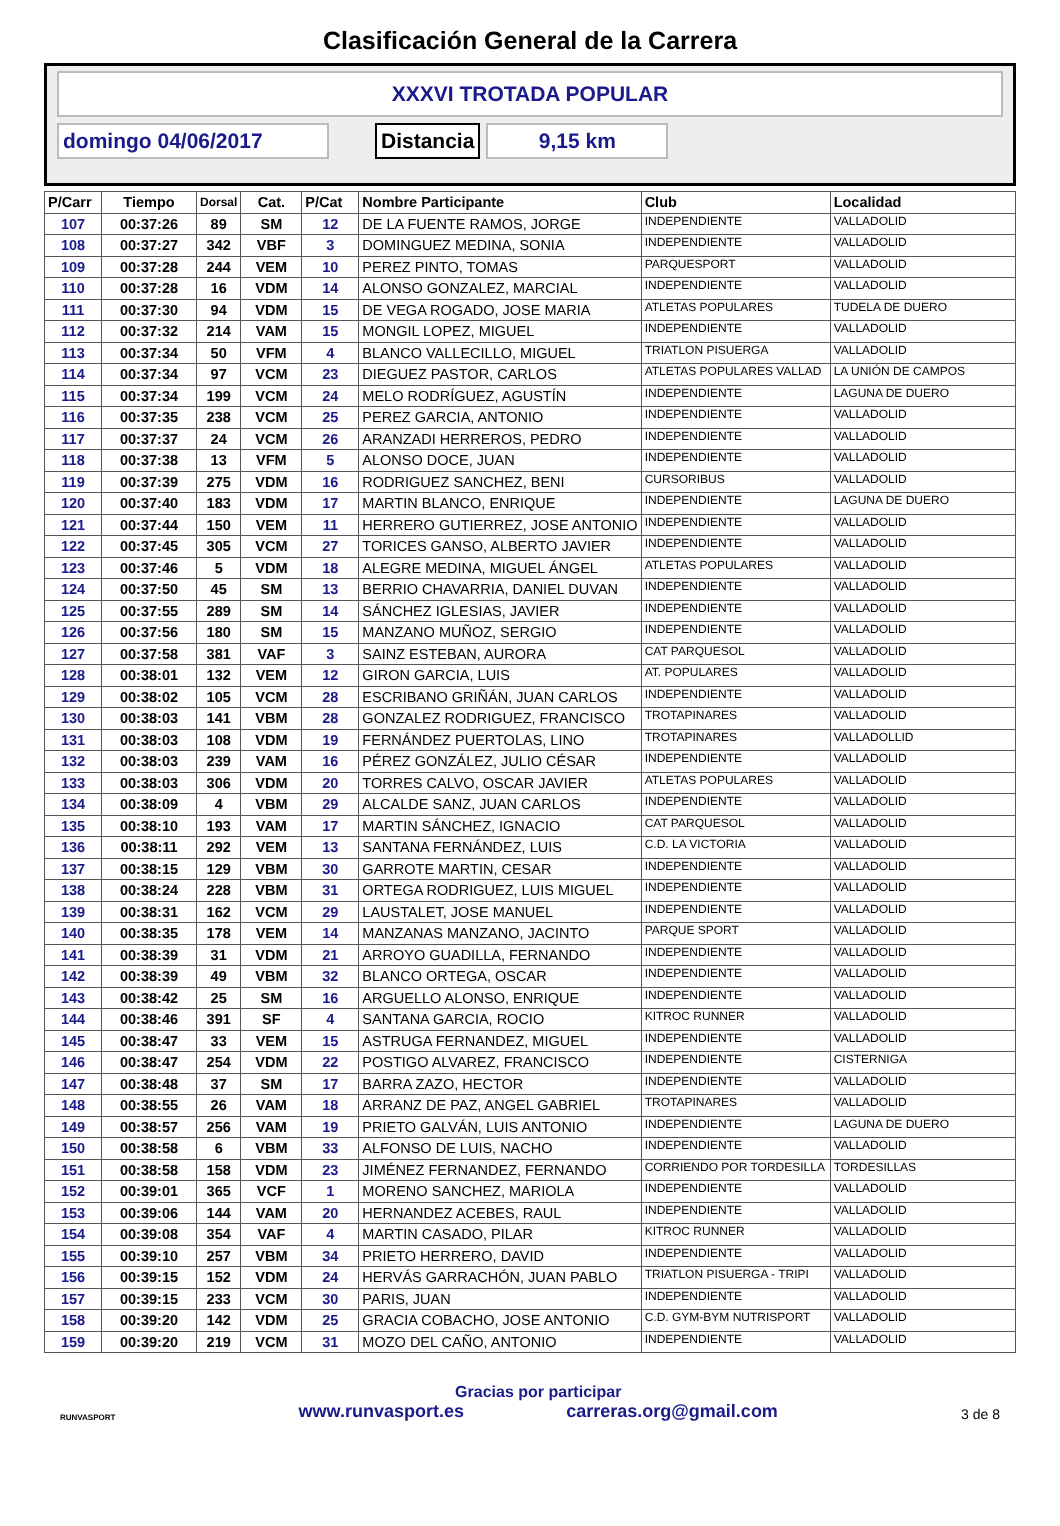Clasificación General de la Carrera
XXXVI TROTADA POPULAR
domingo 04/06/2017 Distancia 9,15 km
| P/Carr | Tiempo | Dorsal | Cat. | P/Cat | Nombre Participante | Club | Localidad |
| --- | --- | --- | --- | --- | --- | --- | --- |
| 107 | 00:37:26 | 89 | SM | 12 | DE LA FUENTE RAMOS, JORGE | INDEPENDIENTE | VALLADOLID |
| 108 | 00:37:27 | 342 | VBF | 3 | DOMINGUEZ MEDINA, SONIA | INDEPENDIENTE | VALLADOLID |
| 109 | 00:37:28 | 244 | VEM | 10 | PEREZ PINTO, TOMAS | PARQUESPORT | VALLADOLID |
| 110 | 00:37:28 | 16 | VDM | 14 | ALONSO GONZALEZ, MARCIAL | INDEPENDIENTE | VALLADOLID |
| 111 | 00:37:30 | 94 | VDM | 15 | DE VEGA ROGADO, JOSE MARIA | ATLETAS POPULARES | TUDELA DE DUERO |
| 112 | 00:37:32 | 214 | VAM | 15 | MONGIL LOPEZ, MIGUEL | INDEPENDIENTE | VALLADOLID |
| 113 | 00:37:34 | 50 | VFM | 4 | BLANCO VALLECILLO, MIGUEL | TRIATLON PISUERGA | VALLADOLID |
| 114 | 00:37:34 | 97 | VCM | 23 | DIEGUEZ PASTOR, CARLOS | ATLETAS POPULARES VALLAD | LA UNIÓN DE CAMPOS |
| 115 | 00:37:34 | 199 | VCM | 24 | MELO RODRÍGUEZ, AGUSTÍN | INDEPENDIENTE | LAGUNA DE DUERO |
| 116 | 00:37:35 | 238 | VCM | 25 | PEREZ GARCIA, ANTONIO | INDEPENDIENTE | VALLADOLID |
| 117 | 00:37:37 | 24 | VCM | 26 | ARANZADI HERREROS, PEDRO | INDEPENDIENTE | VALLADOLID |
| 118 | 00:37:38 | 13 | VFM | 5 | ALONSO DOCE, JUAN | INDEPENDIENTE | VALLADOLID |
| 119 | 00:37:39 | 275 | VDM | 16 | RODRIGUEZ SANCHEZ, BENI | CURSORIBUS | VALLADOLID |
| 120 | 00:37:40 | 183 | VDM | 17 | MARTIN BLANCO, ENRIQUE | INDEPENDIENTE | LAGUNA DE DUERO |
| 121 | 00:37:44 | 150 | VEM | 11 | HERRERO GUTIERREZ, JOSE ANTONIO | INDEPENDIENTE | VALLADOLID |
| 122 | 00:37:45 | 305 | VCM | 27 | TORICES GANSO, ALBERTO JAVIER | INDEPENDIENTE | VALLADOLID |
| 123 | 00:37:46 | 5 | VDM | 18 | ALEGRE MEDINA, MIGUEL ÁNGEL | ATLETAS POPULARES | VALLADOLID |
| 124 | 00:37:50 | 45 | SM | 13 | BERRIO CHAVARRIA, DANIEL DUVAN | INDEPENDIENTE | VALLADOLID |
| 125 | 00:37:55 | 289 | SM | 14 | SÁNCHEZ IGLESIAS, JAVIER | INDEPENDIENTE | VALLADOLID |
| 126 | 00:37:56 | 180 | SM | 15 | MANZANO MUÑOZ, SERGIO | INDEPENDIENTE | VALLADOLID |
| 127 | 00:37:58 | 381 | VAF | 3 | SAINZ ESTEBAN, AURORA | CAT PARQUESOL | VALLADOLID |
| 128 | 00:38:01 | 132 | VEM | 12 | GIRON GARCIA, LUIS | AT. POPULARES | VALLADOLID |
| 129 | 00:38:02 | 105 | VCM | 28 | ESCRIBANO GRIÑÁN, JUAN CARLOS | INDEPENDIENTE | VALLADOLID |
| 130 | 00:38:03 | 141 | VBM | 28 | GONZALEZ RODRIGUEZ, FRANCISCO | TROTAPINARES | VALLADOLID |
| 131 | 00:38:03 | 108 | VDM | 19 | FERNÁNDEZ PUERTOLAS, LINO | TROTAPINARES | VALLADOLLID |
| 132 | 00:38:03 | 239 | VAM | 16 | PÉREZ GONZÁLEZ, JULIO CÉSAR | INDEPENDIENTE | VALLADOLID |
| 133 | 00:38:03 | 306 | VDM | 20 | TORRES CALVO, OSCAR JAVIER | ATLETAS POPULARES | VALLADOLID |
| 134 | 00:38:09 | 4 | VBM | 29 | ALCALDE SANZ, JUAN CARLOS | INDEPENDIENTE | VALLADOLID |
| 135 | 00:38:10 | 193 | VAM | 17 | MARTIN SÁNCHEZ, IGNACIO | CAT PARQUESOL | VALLADOLID |
| 136 | 00:38:11 | 292 | VEM | 13 | SANTANA FERNÁNDEZ, LUIS | C.D. LA VICTORIA | VALLADOLID |
| 137 | 00:38:15 | 129 | VBM | 30 | GARROTE MARTIN, CESAR | INDEPENDIENTE | VALLADOLID |
| 138 | 00:38:24 | 228 | VBM | 31 | ORTEGA RODRIGUEZ, LUIS MIGUEL | INDEPENDIENTE | VALLADOLID |
| 139 | 00:38:31 | 162 | VCM | 29 | LAUSTALET, JOSE MANUEL | INDEPENDIENTE | VALLADOLID |
| 140 | 00:38:35 | 178 | VEM | 14 | MANZANAS MANZANO, JACINTO | PARQUE SPORT | VALLADOLID |
| 141 | 00:38:39 | 31 | VDM | 21 | ARROYO GUADILLA, FERNANDO | INDEPENDIENTE | VALLADOLID |
| 142 | 00:38:39 | 49 | VBM | 32 | BLANCO ORTEGA, OSCAR | INDEPENDIENTE | VALLADOLID |
| 143 | 00:38:42 | 25 | SM | 16 | ARGUELLO ALONSO, ENRIQUE | INDEPENDIENTE | VALLADOLID |
| 144 | 00:38:46 | 391 | SF | 4 | SANTANA GARCIA, ROCIO | KITROC RUNNER | VALLADOLID |
| 145 | 00:38:47 | 33 | VEM | 15 | ASTRUGA FERNANDEZ, MIGUEL | INDEPENDIENTE | VALLADOLID |
| 146 | 00:38:47 | 254 | VDM | 22 | POSTIGO ALVAREZ, FRANCISCO | INDEPENDIENTE | CISTERNIGA |
| 147 | 00:38:48 | 37 | SM | 17 | BARRA ZAZO, HECTOR | INDEPENDIENTE | VALLADOLID |
| 148 | 00:38:55 | 26 | VAM | 18 | ARRANZ DE PAZ, ANGEL GABRIEL | TROTAPINARES | VALLADOLID |
| 149 | 00:38:57 | 256 | VAM | 19 | PRIETO GALVÁN, LUIS ANTONIO | INDEPENDIENTE | LAGUNA DE DUERO |
| 150 | 00:38:58 | 6 | VBM | 33 | ALFONSO DE LUIS, NACHO | INDEPENDIENTE | VALLADOLID |
| 151 | 00:38:58 | 158 | VDM | 23 | JIMÉNEZ FERNANDEZ, FERNANDO | CORRIENDO POR TORDESILLA | TORDESILLAS |
| 152 | 00:39:01 | 365 | VCF | 1 | MORENO SANCHEZ, MARIOLA | INDEPENDIENTE | VALLADOLID |
| 153 | 00:39:06 | 144 | VAM | 20 | HERNANDEZ ACEBES, RAUL | INDEPENDIENTE | VALLADOLID |
| 154 | 00:39:08 | 354 | VAF | 4 | MARTIN CASADO, PILAR | KITROC RUNNER | VALLADOLID |
| 155 | 00:39:10 | 257 | VBM | 34 | PRIETO HERRERO, DAVID | INDEPENDIENTE | VALLADOLID |
| 156 | 00:39:15 | 152 | VDM | 24 | HERVÁS GARRACHÓN, JUAN PABLO | TRIATLON PISUERGA - TRIPI | VALLADOLID |
| 157 | 00:39:15 | 233 | VCM | 30 | PARIS, JUAN | INDEPENDIENTE | VALLADOLID |
| 158 | 00:39:20 | 142 | VDM | 25 | GRACIA COBACHO, JOSE ANTONIO | C.D. GYM-BYM NUTRISPORT | VALLADOLID |
| 159 | 00:39:20 | 219 | VCM | 31 | MOZO DEL CAÑO, ANTONIO | INDEPENDIENTE | VALLADOLID |
RUNVASPORT
Gracias por participar
www.runvasport.es carreras.org@gmail.com
3 de 8